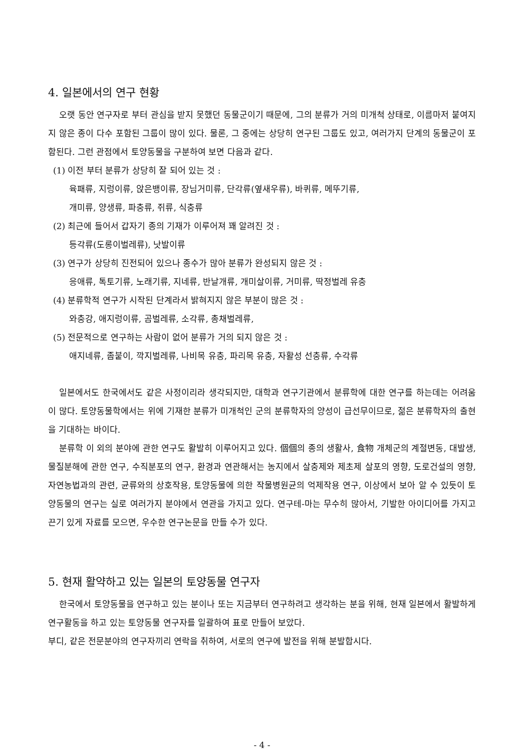4. 일본에서의 연구 현황
오랫 동안 연구자로 부터 관심을 받지 못했던 동물군이기 때문에, 그의 분류가 거의 미개척 상태로, 이름마저 붙여지지 않은 종이 다수 포함된 그룹이 많이 있다. 물론, 그 중에는 상당히 연구된 그룹도 있고, 여러가지 단계의 동물군이 포함된다. 그런 관점에서 토양동물을 구분하여 보면 다음과 같다.
(1) 이전 부터 분류가 상당히 잘 되어 있는 것 :
육패류, 지렁이류, 앉은뱅이류, 장님거미류, 단각류(옆새우류), 바퀴류, 메뚜기류,
개미류, 양생류, 파충류, 쥐류, 식충류
(2) 최근에 들어서 갑자기 종의 기재가 이루어져 꽤 알려진 것 :
등각류(도롱이벌레류), 낫발이류
(3) 연구가 상당히 진전되어 있으나 종수가 많아 분류가 완성되지 않은 것 :
응애류, 톡토기류, 노래기류, 지네류, 반날개류, 개미살이류, 거미류, 딱정벌레 유충
(4) 분류학적 연구가 시작된 단계라서 밝혀지지 않은 부분이 많은 것 :
와충강, 애지렁이류, 곰벌레류, 소각류, 총채벌레류,
(5) 전문적으로 연구하는 사람이 없어 분류가 거의 되지 않은 것 :
애지네류, 좀붙이, 깍지벌레류, 나비목 유충, 파리목 유충, 자활성 선충류, 수각류
일본에서도 한국에서도 같은 사정이리라 생각되지만, 대학과 연구기관에서 분류학에 대한 연구를 하는데는 어려움이 많다. 토양동물학에서는 위에 기재한 분류가 미개척인 군의 분류학자의 양성이 급선무이므로, 젊은 분류학자의 출현을 기대하는 바이다.
분류학 이 외의 분야에 관한 연구도 활발히 이루어지고 있다. 個個의 종의 생활사, 食物 개체군의 계절변동, 대발생, 물질분해에 관한 연구, 수직분포의 연구, 환경과 연관해서는 농지에서 살충제와 제초제 살포의 영향, 도로건설의 영향, 자연농법과의 관련, 균류와의 상호작용, 토양동물에 의한 작물병원균의 억제작용 연구, 이상에서 보아 알 수 있듯이 토양동물의 연구는 실로 여러가지 분야에서 연관을 가지고 있다. 연구테-마는 무수히 많아서, 기발한 아이디어를 가지고 끈기 있게 자료를 모으면, 우수한 연구논문을 만들 수가 있다.
5. 현재 활약하고 있는 일본의 토양동물 연구자
한국에서 토양동물을 연구하고 있는 분이나 또는 지금부터 연구하려고 생각하는 분을 위해, 현재 일본에서 활발하게 연구활동을 하고 있는 토양동물 연구자를 일괄하여 표로 만들어 보았다.
부디, 같은 전문분야의 연구자끼리 연락을 취하여, 서로의 연구에 발전을 위해 분발합시다.
- 4 -